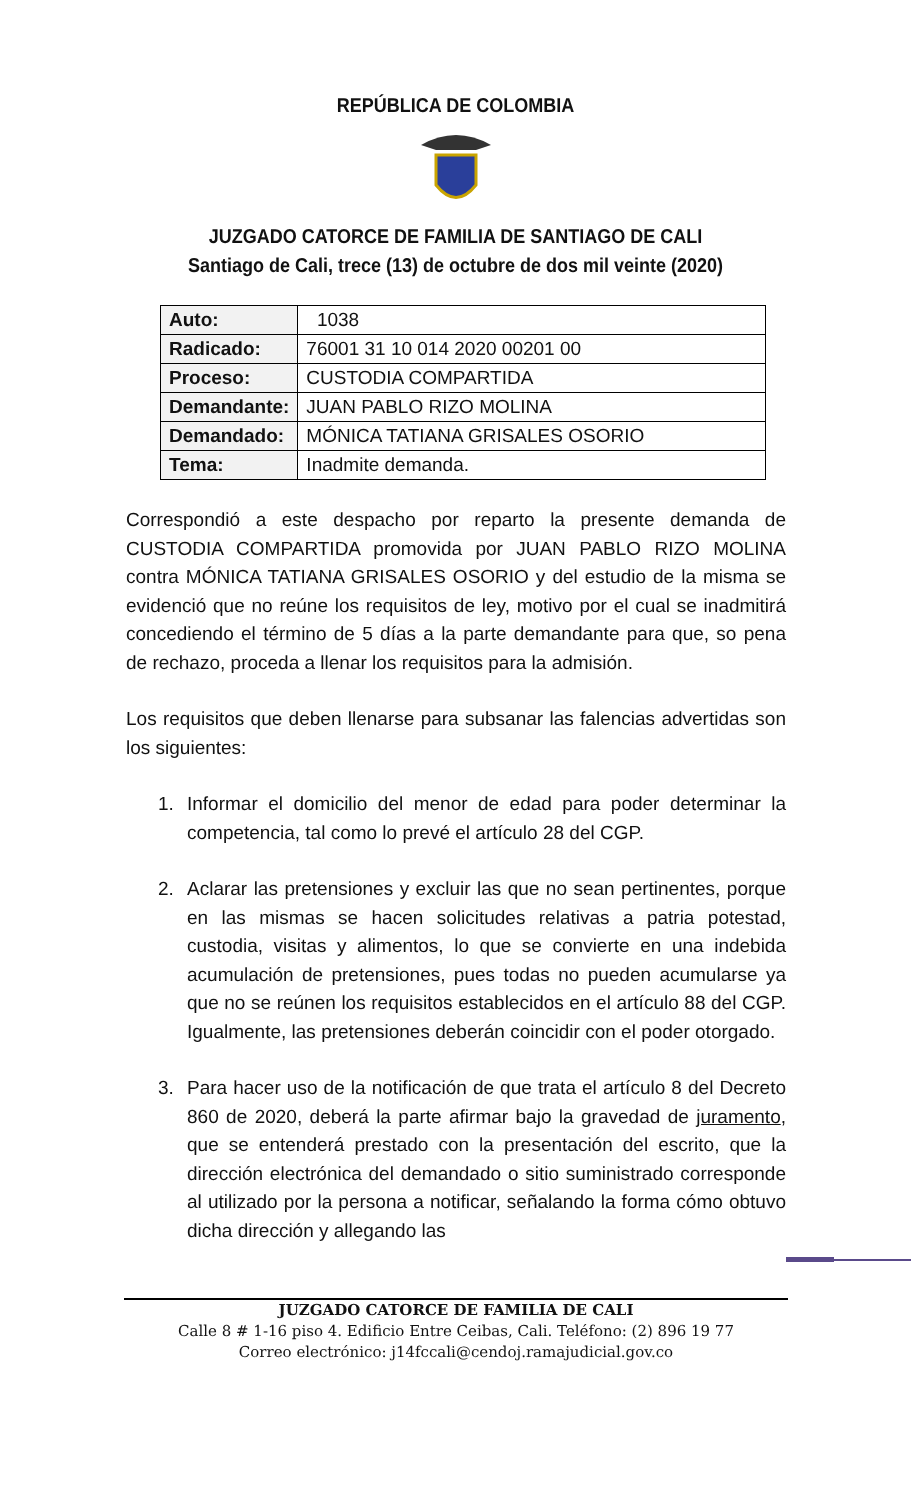REPÚBLICA DE COLOMBIA
JUZGADO CATORCE DE FAMILIA DE SANTIAGO DE CALI
Santiago de Cali, trece (13) de octubre de dos mil veinte (2020)
| Auto: | 1038 |
| Radicado: | 76001 31 10 014 2020 00201 00 |
| Proceso: | CUSTODIA COMPARTIDA |
| Demandante: | JUAN PABLO RIZO MOLINA |
| Demandado: | MÓNICA TATIANA GRISALES OSORIO |
| Tema: | Inadmite demanda. |
Correspondió a este despacho por reparto la presente demanda de CUSTODIA COMPARTIDA promovida por JUAN PABLO RIZO MOLINA contra MÓNICA TATIANA GRISALES OSORIO y del estudio de la misma se evidenció que no reúne los requisitos de ley, motivo por el cual se inadmitirá concediendo el término de 5 días a la parte demandante para que, so pena de rechazo, proceda a llenar los requisitos para la admisión.
Los requisitos que deben llenarse para subsanar las falencias advertidas son los siguientes:
1. Informar el domicilio del menor de edad para poder determinar la competencia, tal como lo prevé el artículo 28 del CGP.
2. Aclarar las pretensiones y excluir las que no sean pertinentes, porque en las mismas se hacen solicitudes relativas a patria potestad, custodia, visitas y alimentos, lo que se convierte en una indebida acumulación de pretensiones, pues todas no pueden acumularse ya que no se reúnen los requisitos establecidos en el artículo 88 del CGP. Igualmente, las pretensiones deberán coincidir con el poder otorgado.
3. Para hacer uso de la notificación de que trata el artículo 8 del Decreto 860 de 2020, deberá la parte afirmar bajo la gravedad de juramento, que se entenderá prestado con la presentación del escrito, que la dirección electrónica del demandado o sitio suministrado corresponde al utilizado por la persona a notificar, señalando la forma cómo obtuvo dicha dirección y allegando las
JUZGADO CATORCE DE FAMILIA DE CALI
Calle 8 # 1-16 piso 4. Edificio Entre Ceibas, Cali. Teléfono: (2) 896 19 77
Correo electrónico: j14fccali@cendoj.ramajudicial.gov.co